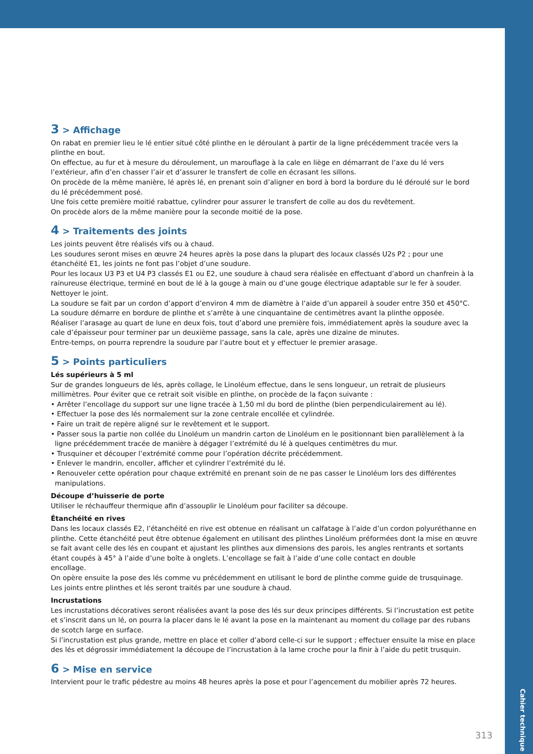3 > Affichage
On rabat en premier lieu le lé entier situé côté plinthe en le déroulant à partir de la ligne précédemment tracée vers la plinthe en bout.
On effectue, au fur et à mesure du déroulement, un marouflage à la cale en liège en démarrant de l’axe du lé vers l’extérieur, afin d’en chasser l’air et d’assurer le transfert de colle en écrasant les sillons.
On procède de la même manière, lé après lé, en prenant soin d’aligner en bord à bord la bordure du lé déroulé sur le bord du lé précédemment posé.
Une fois cette première moitié rabattue, cylindrer pour assurer le transfert de colle au dos du revêtement.
On procède alors de la même manière pour la seconde moitié de la pose.
4 > Traitements des joints
Les joints peuvent être réalisés vifs ou à chaud.
Les soudures seront mises en œuvre 24 heures après la pose dans la plupart des locaux classés U2s P2 ; pour une étanchéité E1, les joints ne font pas l’objet d’une soudure.
Pour les locaux U3 P3 et U4 P3 classés E1 ou E2, une soudure à chaud sera réalisée en effectuant d’abord un chanfrein à la rainureuse électrique, terminé en bout de lé à la gouge à main ou d’une gouge électrique adaptable sur le fer à souder.
Nettoyer le joint.
La soudure se fait par un cordon d’apport d’environ 4 mm de diamètre à l’aide d’un appareil à souder entre 350 et 450°C.
La soudure démarre en bordure de plinthe et s’arrête à une cinquantaine de centimètres avant la plinthe opposée.
Réaliser l’arasage au quart de lune en deux fois, tout d’abord une première fois, immédiatement après la soudure avec la cale d’épaisseur pour terminer par un deuxième passage, sans la cale, après une dizaine de minutes.
Entre-temps, on pourra reprendre la soudure par l’autre bout et y effectuer le premier arasage.
5 > Points particuliers
Lés supérieurs à 5 ml
Sur de grandes longueurs de lés, après collage, le Linoléum effectue, dans le sens longueur, un retrait de plusieurs millimètres. Pour éviter que ce retrait soit visible en plinthe, on procède de la façon suivante :
• Arrêter l’encollage du support sur une ligne tracée à 1,50 ml du bord de plinthe (bien perpendiculairement au lé).
• Effectuer la pose des lés normalement sur la zone centrale encollée et cylindrée.
• Faire un trait de repère aligné sur le revêtement et le support.
• Passer sous la partie non collée du Linoléum un mandrin carton de Linoléum en le positionnant bien parallèlement à la ligne précédemment tracée de manière à dégager l’extrémité du lé à quelques centimètres du mur.
• Trusquiner et découper l’extrémité comme pour l’opération décrite précédemment.
• Enlever le mandrin, encoller, afficher et cylindrer l’extrémité du lé.
• Renouveler cette opération pour chaque extrémité en prenant soin de ne pas casser le Linoléum lors des différentes manipulations.
Découpe d’huisserie de porte
Utiliser le réchauffeur thermique afin d’assouplir le Linoléum pour faciliter sa découpe.
Étanchéité en rives
Dans les locaux classés E2, l’étanchéité en rive est obtenue en réalisant un calfatage à l’aide d’un cordon polyuréthanne en plinthe. Cette étanchéité peut être obtenue également en utilisant des plinthes Linoléum préformées dont la mise en œuvre se fait avant celle des lés en coupant et ajustant les plinthes aux dimensions des parois, les angles rentrants et sortants étant coupés à 45° à l’aide d’une boîte à onglets. L’encollage se fait à l’aide d’une colle contact en double
encollage.
On opère ensuite la pose des lés comme vu précédemment en utilisant le bord de plinthe comme guide de trusquinage.
Les joints entre plinthes et lés seront traités par une soudure à chaud.
Incrustations
Les incrustations décoratives seront réalisées avant la pose des lés sur deux principes différents. Si l’incrustation est petite et s’inscrit dans un lé, on pourra la placer dans le lé avant la pose en la maintenant au moment du collage par des rubans de scotch large en surface.
Si l’incrustation est plus grande, mettre en place et coller d’abord celle-ci sur le support ; effectuer ensuite la mise en place des lés et dégrossir immédiatement la découpe de l’incrustation à la lame croche pour la finir à l’aide du petit trusquin.
6 > Mise en service
Intervient pour le trafic pédestre au moins 48 heures après la pose et pour l’agencement du mobilier après 72 heures.
Cahier technique
313